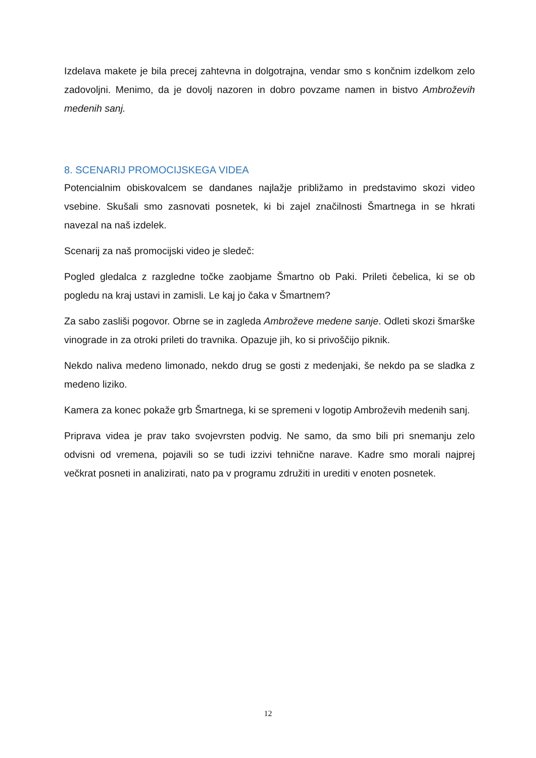Izdelava makete je bila precej zahtevna in dolgotrajna, vendar smo s končnim izdelkom zelo zadovoljni. Menimo, da je dovolj nazoren in dobro povzame namen in bistvo Ambroževih medenih sanj.
8. SCENARIJ PROMOCIJSKEGA VIDEA
Potencialnim obiskovalcem se dandanes najlažje približamo in predstavimo skozi video vsebine. Skušali smo zasnovati posnetek, ki bi zajel značilnosti Šmartnega in se hkrati navezal na naš izdelek.
Scenarij za naš promocijski video je sledeč:
Pogled gledalca z razgledne točke zaobjame Šmartno ob Paki. Prileti čebelica, ki se ob pogledu na kraj ustavi in zamisli. Le kaj jo čaka v Šmartnem?
Za sabo zasliši pogovor. Obrne se in zagleda Ambroževe medene sanje. Odleti skozi šmarške vinograde in za otroki prileti do travnika. Opazuje jih, ko si privoščijo piknik.
Nekdo naliva medeno limonado, nekdo drug se gosti z medenjaki, še nekdo pa se sladka z medeno liziko.
Kamera za konec pokaže grb Šmartnega, ki se spremeni v logotip Ambroževih medenih sanj.
Priprava videa je prav tako svojevrsten podvig. Ne samo, da smo bili pri snemanju zelo odvisni od vremena, pojavili so se tudi izzivi tehnične narave. Kadre smo morali najprej večkrat posneti in analizirati, nato pa v programu združiti in urediti v enoten posnetek.
12